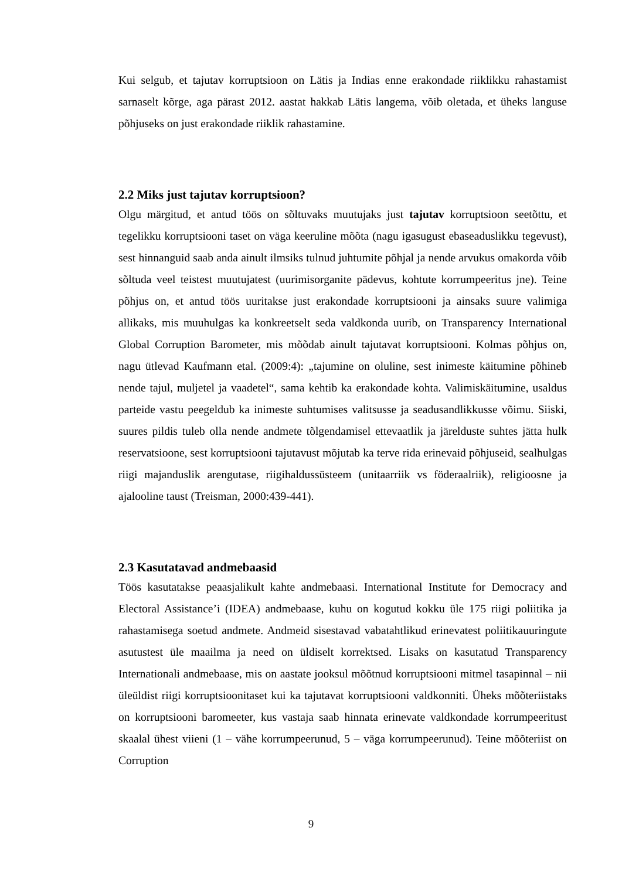Kui selgub, et tajutav korruptsioon on Lätis ja Indias enne erakondade riiklikku rahastamist sarnaselt kõrge, aga pärast 2012. aastat hakkab Lätis langema, võib oletada, et üheks languse põhjuseks on just erakondade riiklik rahastamine.
2.2 Miks just tajutav korruptsioon?
Olgu märgitud, et antud töös on sõltuvaks muutujaks just tajutav korruptsioon seetõttu, et tegelikku korruptsiooni taset on väga keeruline mõõta (nagu igasugust ebaseaduslikku tegevust), sest hinnanguid saab anda ainult ilmsiks tulnud juhtumite põhjal ja nende arvukus omakorda võib sõltuda veel teistest muutujatest (uurimisorganite pädevus, kohtute korrumpeeritus jne). Teine põhjus on, et antud töös uuritakse just erakondade korruptsiooni ja ainsaks suure valimiga allikaks, mis muuhulgas ka konkreetselt seda valdkonda uurib, on Transparency International Global Corruption Barometer, mis mõõdab ainult tajutavat korruptsiooni. Kolmas põhjus on, nagu ütlevad Kaufmann etal. (2009:4): „tajumine on oluline, sest inimeste käitumine põhineb nende tajul, muljetel ja vaadetel“, sama kehtib ka erakondade kohta. Valimiskäitumine, usaldus parteide vastu peegeldub ka inimeste suhtumises valitsusse ja seadusandlikkusse võimu. Siiski, suures pildis tuleb olla nende andmete tõlgendamisel ettevaatlik ja järelduste suhtes jätta hulk reservatsioone, sest korruptsiooni tajutavust mõjutab ka terve rida erinevaid põhjuseid, sealhulgas riigi majanduslik arengutase, riigihaldussüsteem (unitaarriik vs föderaalriik), religioosne ja ajalooline taust (Treisman, 2000:439-441).
2.3 Kasutatavad andmebaasid
Töös kasutatakse peaasjalikult kahte andmebaasi. International Institute for Democracy and Electoral Assistance’i (IDEA) andmebaase, kuhu on kogutud kokku üle 175 riigi poliitika ja rahastamisega soetud andmete. Andmeid sisestavad vabatahtlikud erinevatest poliitikauuringute asutustest üle maailma ja need on üldiselt korrektsed. Lisaks on kasutatud Transparency Internationali andmebaase, mis on aastate jooksul mõõtnud korruptsiooni mitmel tasapinnal – nii üleüldist riigi korruptsioonitaset kui ka tajutavat korruptsiooni valdkonniti. Üheks mõõteriistaks on korruptsiooni baromeeter, kus vastaja saab hinnata erinevate valdkondade korrumpeeritust skaalal ühest viieni (1 – vähe korrumpeerunud, 5 – väga korrumpeerunud). Teine mõõteriist on Corruption
9